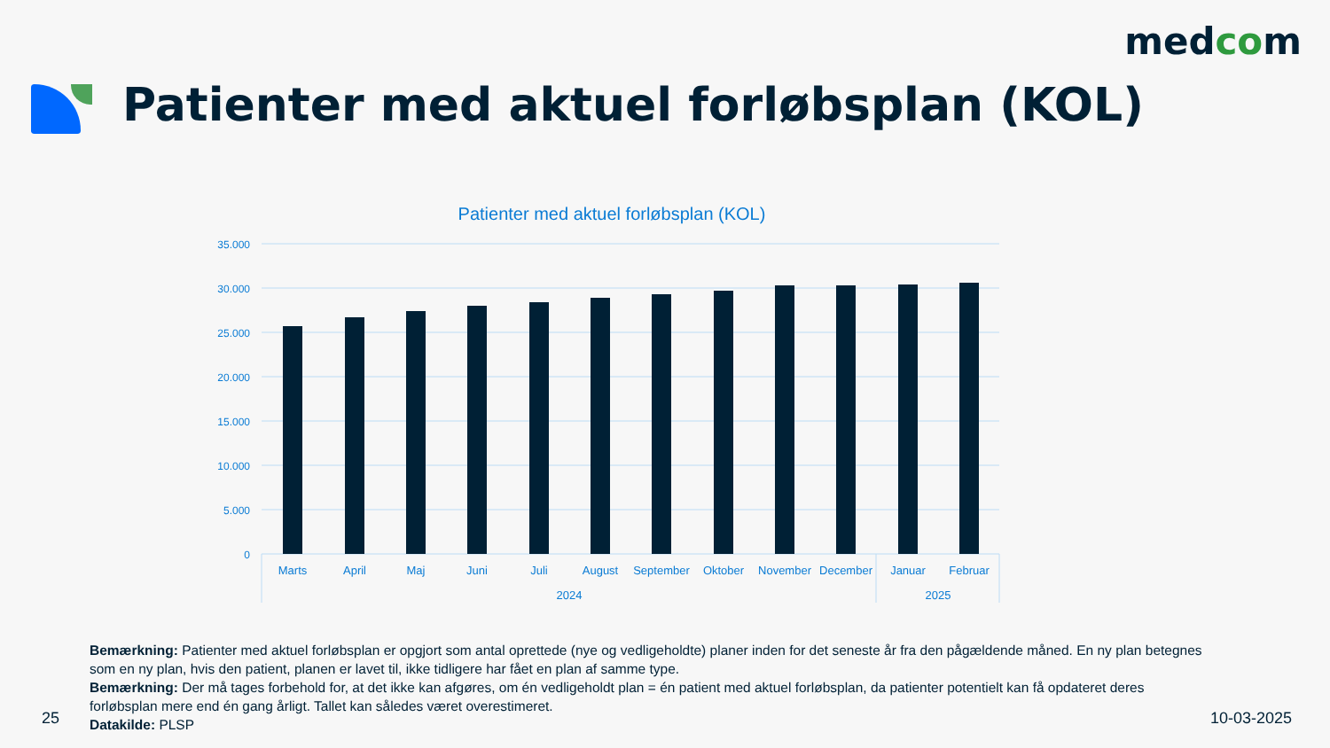medcom
Patienter med aktuel forløbsplan (KOL)
Patienter med aktuel forløbsplan (KOL)
35.000
30.000
25.000
20.000
15.000
10.000
5.000
0
Marts
April
Maj
Juni
Juli
August
September
Oktober
November
December
Januar
Februar
2024
2025
Bemærkning: Patienter med aktuel forløbsplan er opgjort som antal oprettede (nye og vedligeholdte) planer inden for det seneste år fra den pågældende måned. En ny plan betegnes som en ny plan, hvis den patient, planen er lavet til, ikke tidligere har fået en plan af samme type.
Bemærkning: Der må tages forbehold for, at det ikke kan afgøres, om én vedligeholdt plan = én patient med aktuel forløbsplan, da patienter potentielt kan få opdateret deres forløbsplan mere end én gang årligt. Tallet kan således været overestimeret.
Datakilde: PLSP
25 10-03-2025